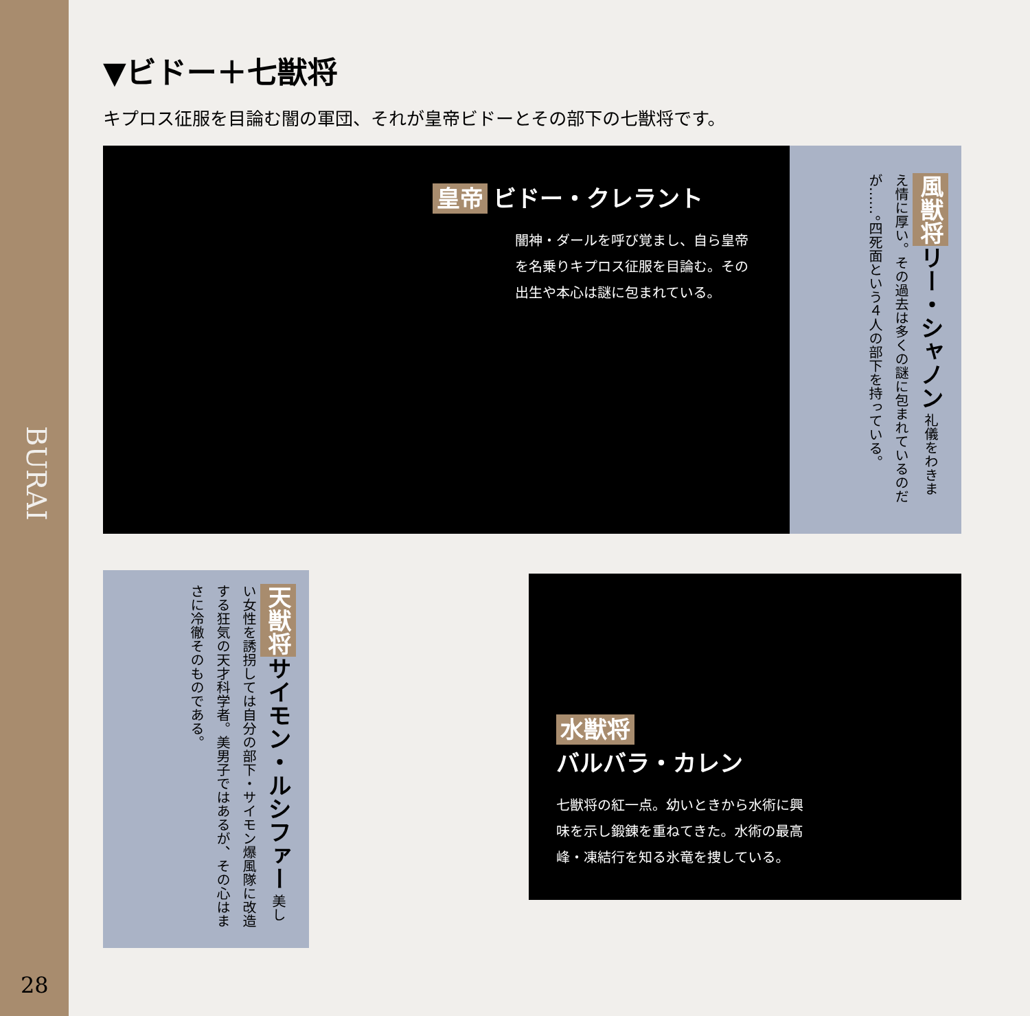BURAI
▼ビドー＋七獣将
キプロス征服を目論む闇の軍団、それが皇帝ビドーとその部下の七獣将です。
皇帝 ビドー・クレラント
闇神・ダールを呼び覚まし、自ら皇帝を名乗りキプロス征服を目論む。その出生や本心は謎に包まれている。
風獣将 リー・シャノン 礼儀をわきまえ情に厚い。その過去は多くの謎に包まれているのだが……。四死面という４人の部下を持っている。
天獣将 サイモン・ルシファー 美しい女性を誘拐しては自分の部下・サイモン爆風隊に改造する狂気の天才科学者。美男子ではあるが、その心はまさに冷徹そのものである。
水獣将
バルバラ・カレン
七獣将の紅一点。幼いときから水術に興味を示し鍛錬を重ねてきた。水術の最高峰・凍結行を知る氷竜を捜している。
28